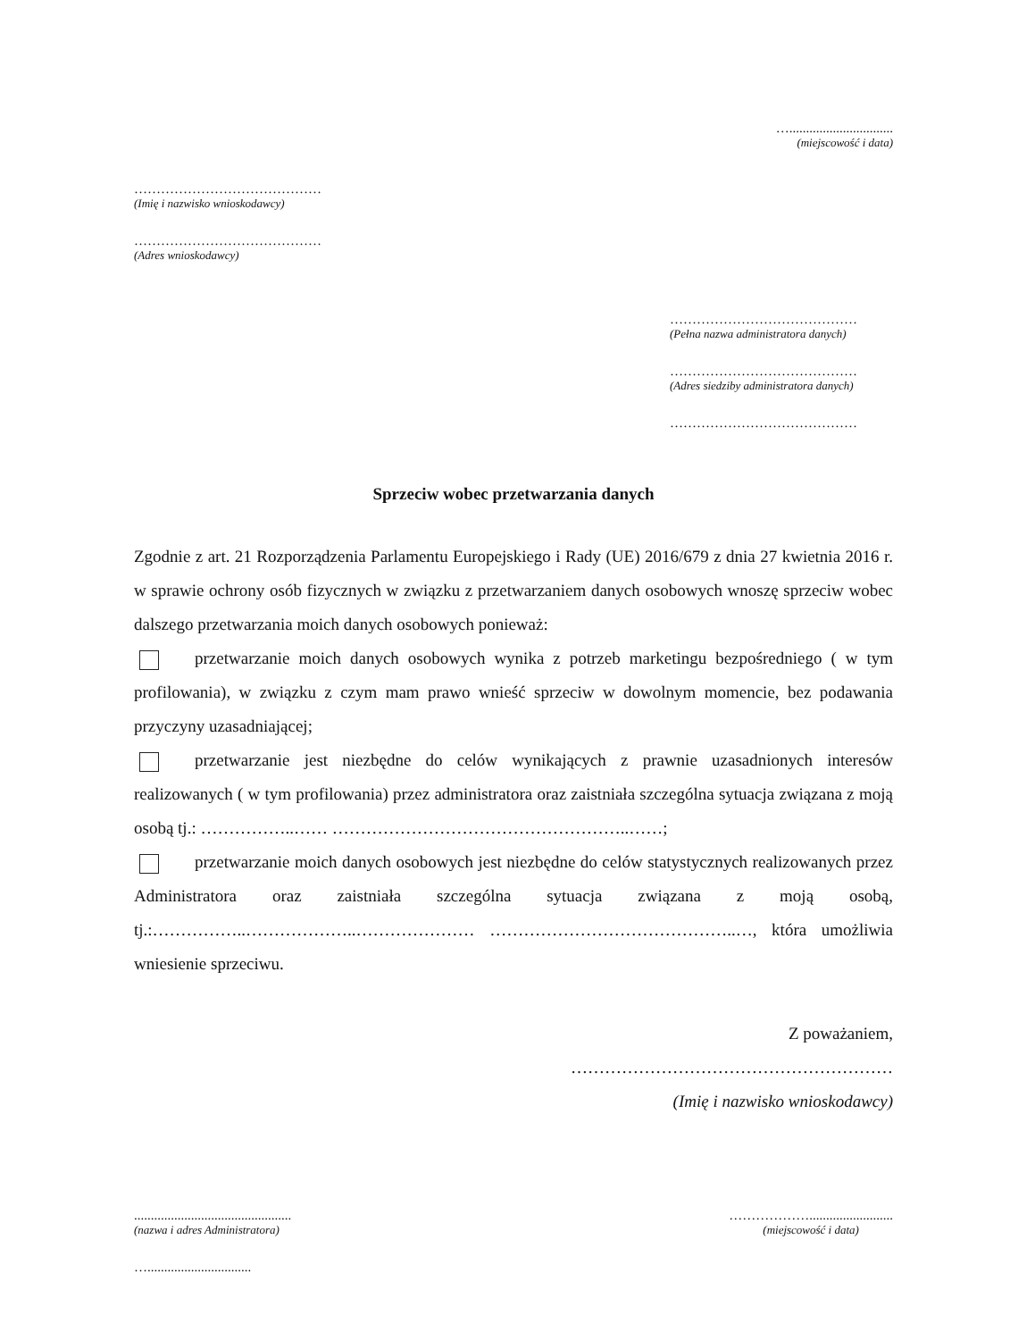…...............................
(miejscowość i data)
……………………………………
(Imię i nazwisko wnioskodawcy)
……………………………………
(Adres wnioskodawcy)
……………………………………
(Pełna nazwa administratora danych)
……………………………………
(Adres siedziby administratora danych)
……………………………………
Sprzeciw wobec przetwarzania danych
Zgodnie z art. 21 Rozporządzenia Parlamentu Europejskiego i Rady (UE) 2016/679 z dnia 27 kwietnia 2016 r. w sprawie ochrony osób fizycznych w związku z przetwarzaniem danych osobowych wnoszę sprzeciw wobec dalszego przetwarzania moich danych osobowych ponieważ:
przetwarzanie moich danych osobowych wynika z potrzeb marketingu bezpośredniego ( w tym profilowania), w związku z czym mam prawo wnieść sprzeciw w dowolnym momencie, bez podawania przyczyny uzasadniającej;
przetwarzanie jest niezbędne do celów wynikających z prawnie uzasadnionych interesów realizowanych ( w tym profilowania) przez administratora oraz zaistniała szczególna sytuacja związana z moją osobą tj.: ……………..…… ……………………………………………..……;
przetwarzanie moich danych osobowych jest niezbędne do celów statystycznych realizowanych przez Administratora oraz zaistniała szczególna sytuacja związana z moją osobą, tj.:……………..………………..………………… ……………………………………..…, która umożliwia wniesienie sprzeciwu.
Z poważaniem,
…………………………………………………
(Imię i nazwisko wnioskodawcy)
...............................................
(nazwa i adres Administratora)
……………….........................
(miejscowość i data)
…...............................